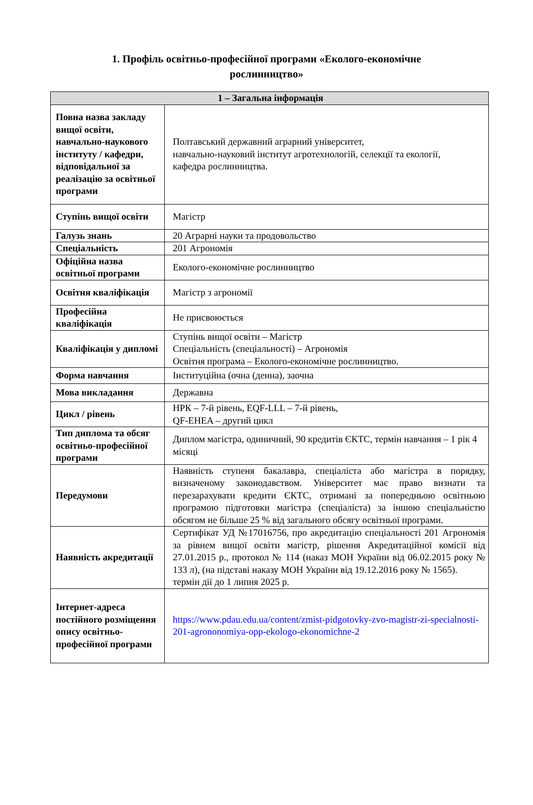1. Профіль освітньо-професійної програми «Еколого-економічне рослинництво»
| 1 – Загальна інформація | |
| --- | --- |
| Повна назва закладу вищої освіти, навчально-наукового інституту / кафедри, відповідальної за реалізацію за освітньої програми | Полтавський державний аграрний університет, навчально-науковий інститут агротехнологій, селекції та екології, кафедра рослинництва. |
| Ступінь вищої освіти | Магістр |
| Галузь знань | 20 Аграрні науки та продовольство |
| Спеціальність | 201 Агрономія |
| Офіційна назва освітньої програми | Еколого-економічне рослинництво |
| Освітня кваліфікація | Магістр з агрономії |
| Професійна кваліфікація | Не присвоюється |
| Кваліфікація у дипломі | Ступінь вищої освіти – Магістр Спеціальність (спеціальності) – Агрономія Освітня програма – Еколого-економічне рослинництво. |
| Форма навчання | Інституційна (очна (денна), заочна |
| Мова викладання | Державна |
| Цикл / рівень | НРК – 7-й рівень, EQF-LLL – 7-й рівень, QF-EHEA – другий цикл |
| Тип диплома та обсяг освітньо-професійної програми | Диплом магістра, одиничний, 90 кредитів ЄКТС, термін навчання – 1 рік 4 місяці |
| Передумови | Наявність ступеня бакалавра, спеціаліста або магістра в порядку, визначеному законодавством. Університет має право визнати та перезарахувати кредити ЄКТС, отримані за попередньою освітньою програмою підготовки магістра (спеціаліста) за іншою спеціальністю обсягом не більше 25 % від загального обсягу освітньої програми. |
| Наявність акредитації | Сертифікат УД №17016756, про акредитацію спеціальності 201 Агрономія за рівнем вищої освіти магістр, рішення Акредитаційної комісії від 27.01.2015 р., протокол № 114 (наказ МОН України від 06.02.2015 року № 133 л), (на підставі наказу МОН України від 19.12.2016 року № 1565). термін дії до 1 липня 2025 р. |
| Інтернет-адреса постійного розміщення опису освітньо-професійної програми | https://www.pdau.edu.ua/content/zmist-pidgotovky-zvo-magistr-zi-specialnosti-201-agrononomiya-opp-ekologo-ekonomichne-2 |